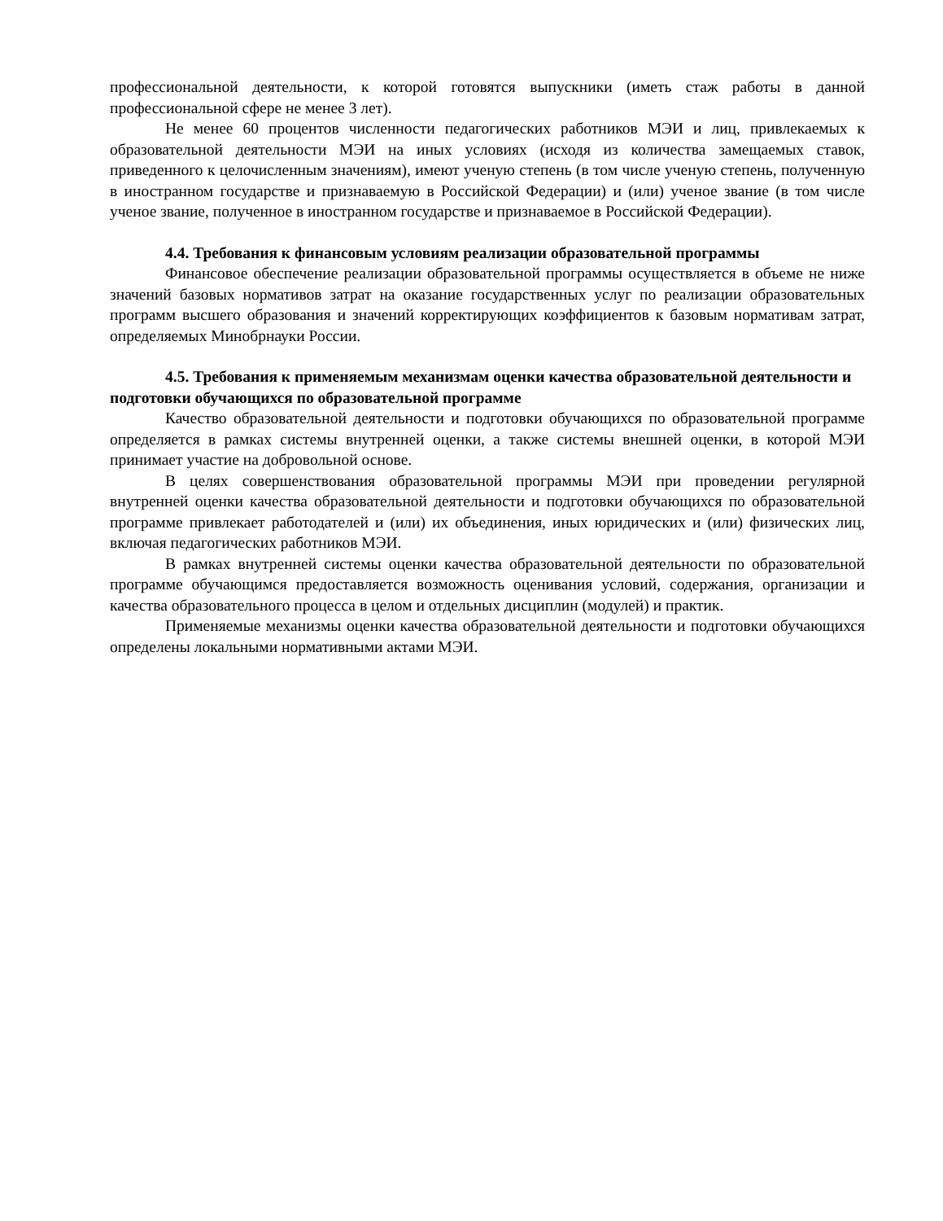профессиональной деятельности, к которой готовятся выпускники (иметь стаж работы в данной профессиональной сфере не менее 3 лет).
Не менее 60 процентов численности педагогических работников МЭИ и лиц, привлекаемых к образовательной деятельности МЭИ на иных условиях (исходя из количества замещаемых ставок, приведенного к целочисленным значениям), имеют ученую степень (в том числе ученую степень, полученную в иностранном государстве и признаваемую в Российской Федерации) и (или) ученое звание (в том числе ученое звание, полученное в иностранном государстве и признаваемое в Российской Федерации).
4.4. Требования к финансовым условиям реализации образовательной программы
Финансовое обеспечение реализации образовательной программы осуществляется в объеме не ниже значений базовых нормативов затрат на оказание государственных услуг по реализации образовательных программ высшего образования и значений корректирующих коэффициентов к базовым нормативам затрат, определяемых Минобрнауки России.
4.5. Требования к применяемым механизмам оценки качества образовательной деятельности и подготовки обучающихся по образовательной программе
Качество образовательной деятельности и подготовки обучающихся по образовательной программе определяется в рамках системы внутренней оценки, а также системы внешней оценки, в которой МЭИ принимает участие на добровольной основе.
В целях совершенствования образовательной программы МЭИ при проведении регулярной внутренней оценки качества образовательной деятельности и подготовки обучающихся по образовательной программе привлекает работодателей и (или) их объединения, иных юридических и (или) физических лиц, включая педагогических работников МЭИ.
В рамках внутренней системы оценки качества образовательной деятельности по образовательной программе обучающимся предоставляется возможность оценивания условий, содержания, организации и качества образовательного процесса в целом и отдельных дисциплин (модулей) и практик.
Применяемые механизмы оценки качества образовательной деятельности и подготовки обучающихся определены локальными нормативными актами МЭИ.